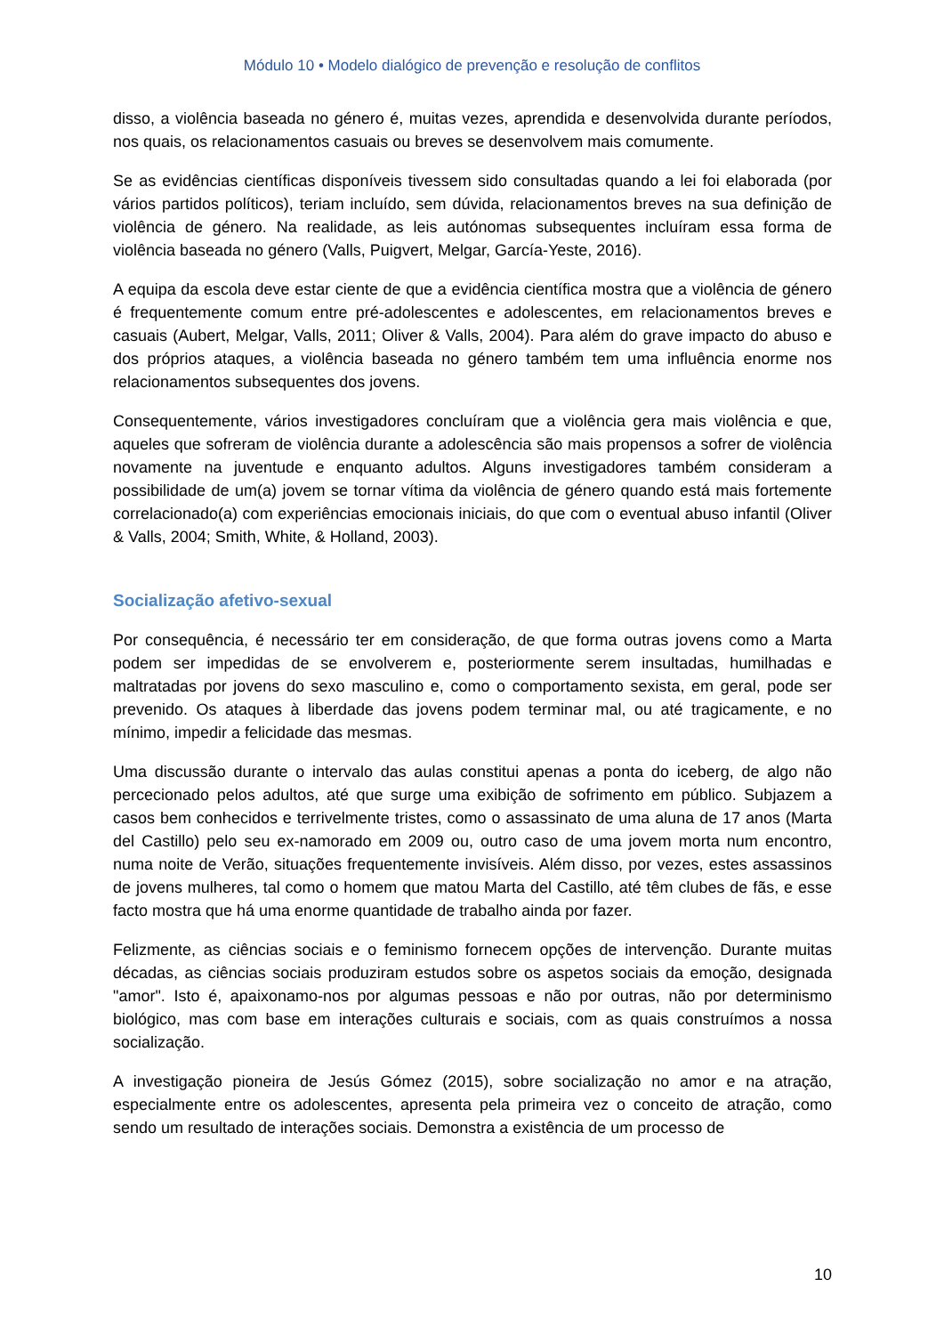Módulo 10 • Modelo dialógico de prevenção e resolução de conflitos
disso, a violência baseada no género é, muitas vezes, aprendida e desenvolvida durante períodos, nos quais, os relacionamentos casuais ou breves se desenvolvem mais comumente.
Se as evidências científicas disponíveis tivessem sido consultadas quando a lei foi elaborada (por vários partidos políticos), teriam incluído, sem dúvida, relacionamentos breves na sua definição de violência de género. Na realidade, as leis autónomas subsequentes incluíram essa forma de violência baseada no género (Valls, Puigvert, Melgar, García-Yeste, 2016).
A equipa da escola deve estar ciente de que a evidência científica mostra que a violência de género é frequentemente comum entre pré-adolescentes e adolescentes, em relacionamentos breves e casuais (Aubert, Melgar, Valls, 2011; Oliver & Valls, 2004). Para além do grave impacto do abuso e dos próprios ataques, a violência baseada no género também tem uma influência enorme nos relacionamentos subsequentes dos jovens.
Consequentemente, vários investigadores concluíram que a violência gera mais violência e que, aqueles que sofreram de violência durante a adolescência são mais propensos a sofrer de violência novamente na juventude e enquanto adultos. Alguns investigadores também consideram a possibilidade de um(a) jovem se tornar vítima da violência de género quando está mais fortemente correlacionado(a) com experiências emocionais iniciais, do que com o eventual abuso infantil (Oliver & Valls, 2004; Smith, White, & Holland, 2003).
Socialização afetivo-sexual
Por consequência, é necessário ter em consideração, de que forma outras jovens como a Marta podem ser impedidas de se envolverem e, posteriormente serem insultadas, humilhadas e maltratadas por jovens do sexo masculino e, como o comportamento sexista, em geral, pode ser prevenido. Os ataques à liberdade das jovens podem terminar mal, ou até tragicamente, e no mínimo, impedir a felicidade das mesmas.
Uma discussão durante o intervalo das aulas constitui apenas a ponta do iceberg, de algo não percecionado pelos adultos, até que surge uma exibição de sofrimento em público. Subjazem a casos bem conhecidos e terrivelmente tristes, como o assassinato de uma aluna de 17 anos (Marta del Castillo) pelo seu ex-namorado em 2009 ou, outro caso de uma jovem morta num encontro, numa noite de Verão, situações frequentemente invisíveis. Além disso, por vezes, estes assassinos de jovens mulheres, tal como o homem que matou Marta del Castillo, até têm clubes de fãs, e esse facto mostra que há uma enorme quantidade de trabalho ainda por fazer.
Felizmente, as ciências sociais e o feminismo fornecem opções de intervenção. Durante muitas décadas, as ciências sociais produziram estudos sobre os aspetos sociais da emoção, designada "amor". Isto é, apaixonamo-nos por algumas pessoas e não por outras, não por determinismo biológico, mas com base em interações culturais e sociais, com as quais construímos a nossa socialização.
A investigação pioneira de Jesús Gómez (2015), sobre socialização no amor e na atração, especialmente entre os adolescentes, apresenta pela primeira vez o conceito de atração, como sendo um resultado de interações sociais. Demonstra a existência de um processo de
10